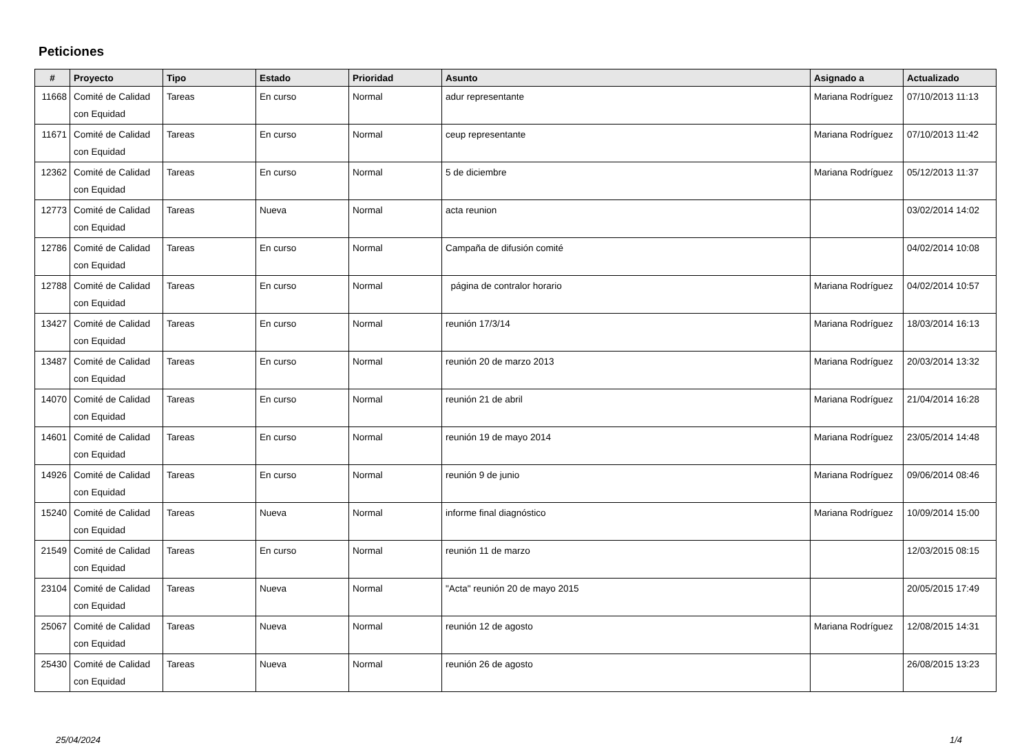Peticiones
| # | Proyecto | Tipo | Estado | Prioridad | Asunto | Asignado a | Actualizado |
| --- | --- | --- | --- | --- | --- | --- | --- |
| 11668 | Comité de Calidad con Equidad | Tareas | En curso | Normal | adur representante | Mariana Rodríguez | 07/10/2013 11:13 |
| 11671 | Comité de Calidad con Equidad | Tareas | En curso | Normal | ceup representante | Mariana Rodríguez | 07/10/2013 11:42 |
| 12362 | Comité de Calidad con Equidad | Tareas | En curso | Normal | 5 de diciembre | Mariana Rodríguez | 05/12/2013 11:37 |
| 12773 | Comité de Calidad con Equidad | Tareas | Nueva | Normal | acta reunion | | 03/02/2014 14:02 |
| 12786 | Comité de Calidad con Equidad | Tareas | En curso | Normal | Campaña de difusión comité | | 04/02/2014 10:08 |
| 12788 | Comité de Calidad con Equidad | Tareas | En curso | Normal | página de contralor horario | Mariana Rodríguez | 04/02/2014 10:57 |
| 13427 | Comité de Calidad con Equidad | Tareas | En curso | Normal | reunión 17/3/14 | Mariana Rodríguez | 18/03/2014 16:13 |
| 13487 | Comité de Calidad con Equidad | Tareas | En curso | Normal | reunión 20 de marzo 2013 | Mariana Rodríguez | 20/03/2014 13:32 |
| 14070 | Comité de Calidad con Equidad | Tareas | En curso | Normal | reunión 21 de abril | Mariana Rodríguez | 21/04/2014 16:28 |
| 14601 | Comité de Calidad con Equidad | Tareas | En curso | Normal | reunión 19 de mayo 2014 | Mariana Rodríguez | 23/05/2014 14:48 |
| 14926 | Comité de Calidad con Equidad | Tareas | En curso | Normal | reunión 9 de junio | Mariana Rodríguez | 09/06/2014 08:46 |
| 15240 | Comité de Calidad con Equidad | Tareas | Nueva | Normal | informe final diagnóstico | Mariana Rodríguez | 10/09/2014 15:00 |
| 21549 | Comité de Calidad con Equidad | Tareas | En curso | Normal | reunión 11 de marzo | | 12/03/2015 08:15 |
| 23104 | Comité de Calidad con Equidad | Tareas | Nueva | Normal | "Acta" reunión 20 de mayo 2015 | | 20/05/2015 17:49 |
| 25067 | Comité de Calidad con Equidad | Tareas | Nueva | Normal | reunión 12 de agosto | Mariana Rodríguez | 12/08/2015 14:31 |
| 25430 | Comité de Calidad con Equidad | Tareas | Nueva | Normal | reunión 26 de agosto | | 26/08/2015 13:23 |
25/04/2024 1/4